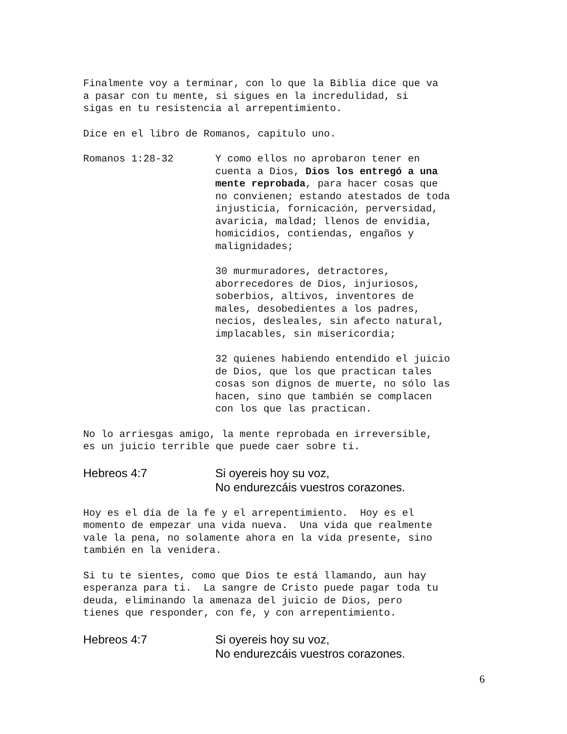Finalmente voy a terminar, con lo que la Biblia dice que va a pasar con tu mente, si sigues en la incredulidad, si sigas en tu resistencia al arrepentimiento.
Dice en el libro de Romanos, capitulo uno.
Romanos 1:28-32
Y como ellos no aprobaron tener en cuenta a Dios, Dios los entregó a una mente reprobada, para hacer cosas que no convienen; estando atestados de toda injusticia, fornicación, perversidad, avaricia, maldad; llenos de envidia, homicidios, contiendas, engaños y malignidades;
30 murmuradores, detractores, aborrecedores de Dios, injuriosos, soberbios, altivos, inventores de males, desobedientes a los padres, necios, desleales, sin afecto natural, implacables, sin misericordia;
32 quienes habiendo entendido el juicio de Dios, que los que practican tales cosas son dignos de muerte, no sólo las hacen, sino que también se complacen con los que las practican.
No lo arriesgas amigo, la mente reprobada en irreversible, es un juicio terrible que puede caer sobre ti.
Hebreos 4:7 Si oyereis hoy su voz,
No endurezcáis vuestros corazones.
Hoy es el día de la fe y el arrepentimiento. Hoy es el momento de empezar una vida nueva. Una vida que realmente vale la pena, no solamente ahora en la vida presente, sino también en la venidera.
Si tu te sientes, como que Dios te está llamando, aun hay esperanza para ti. La sangre de Cristo puede pagar toda tu deuda, eliminando la amenaza del juicio de Dios, pero tienes que responder, con fe, y con arrepentimiento.
Hebreos 4:7 Si oyereis hoy su voz,
No endurezcáis vuestros corazones.
6